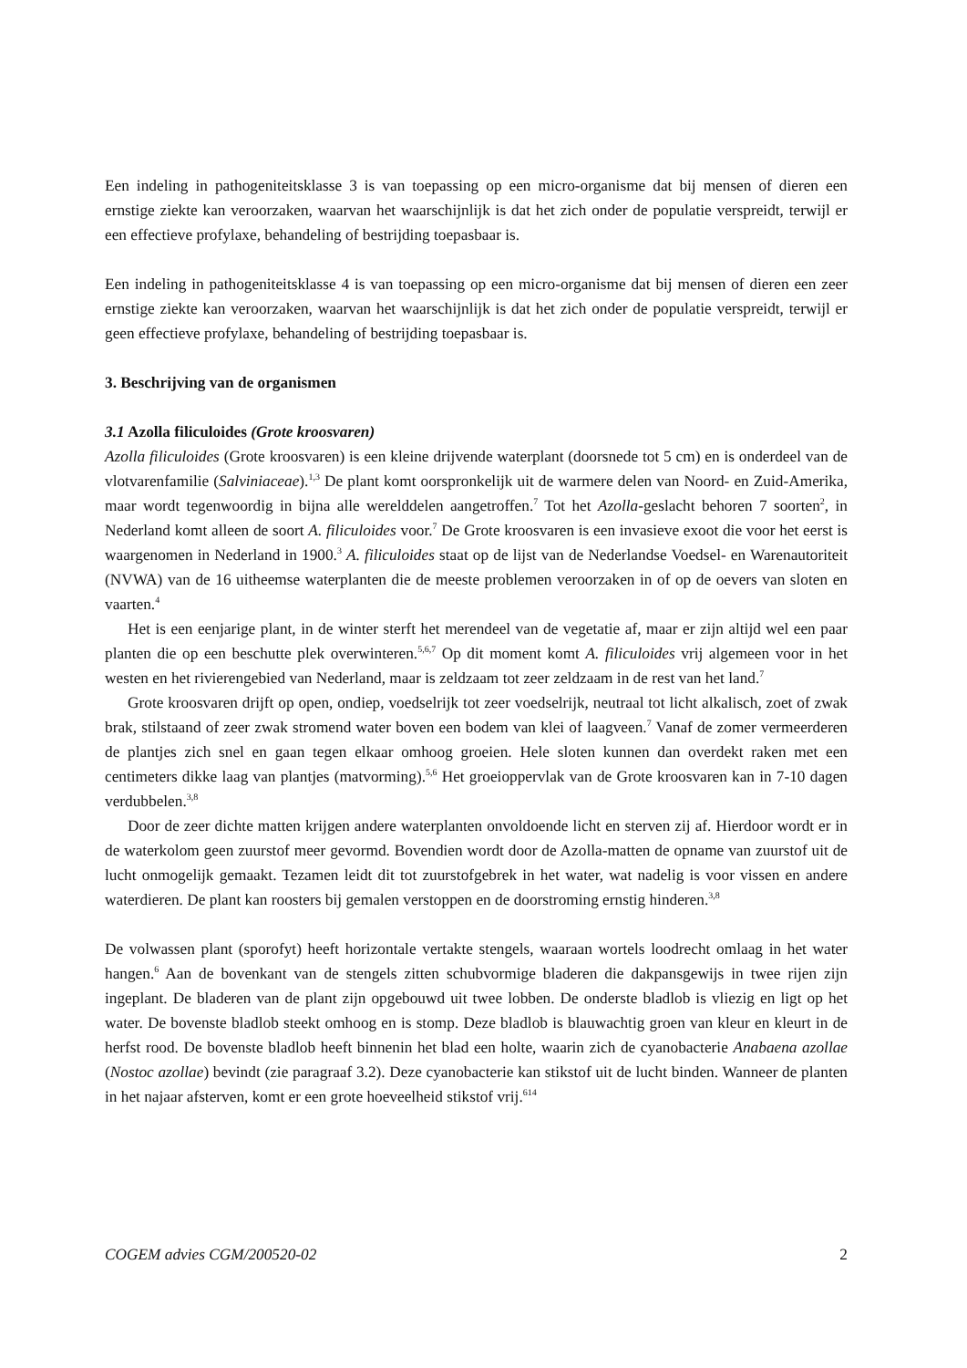Een indeling in pathogeniteitsklasse 3 is van toepassing op een micro-organisme dat bij mensen of dieren een ernstige ziekte kan veroorzaken, waarvan het waarschijnlijk is dat het zich onder de populatie verspreidt, terwijl er een effectieve profylaxe, behandeling of bestrijding toepasbaar is.
Een indeling in pathogeniteitsklasse 4 is van toepassing op een micro-organisme dat bij mensen of dieren een zeer ernstige ziekte kan veroorzaken, waarvan het waarschijnlijk is dat het zich onder de populatie verspreidt, terwijl er geen effectieve profylaxe, behandeling of bestrijding toepasbaar is.
3. Beschrijving van de organismen
3.1 Azolla filiculoides (Grote kroosvaren)
Azolla filiculoides (Grote kroosvaren) is een kleine drijvende waterplant (doorsnede tot 5 cm) en is onderdeel van de vlotvarenfamilie (Salviniaceae).<sup>1,3</sup> De plant komt oorspronkelijk uit de warmere delen van Noord- en Zuid-Amerika, maar wordt tegenwoordig in bijna alle werelddelen aangetroffen.<sup>7</sup> Tot het Azolla-geslacht behoren 7 soorten<sup>2</sup>, in Nederland komt alleen de soort A. filiculoides voor.<sup>7</sup> De Grote kroosvaren is een invasieve exoot die voor het eerst is waargenomen in Nederland in 1900.<sup>3</sup> A. filiculoides staat op de lijst van de Nederlandse Voedsel- en Warenautoriteit (NVWA) van de 16 uitheemse waterplanten die de meeste problemen veroorzaken in of op de oevers van sloten en vaarten.<sup>4</sup>
Het is een eenjarige plant, in de winter sterft het merendeel van de vegetatie af, maar er zijn altijd wel een paar planten die op een beschutte plek overwinteren.<sup>5,6,7</sup> Op dit moment komt A. filiculoides vrij algemeen voor in het westen en het rivierengebied van Nederland, maar is zeldzaam tot zeer zeldzaam in de rest van het land.<sup>7</sup>
Grote kroosvaren drijft op open, ondiep, voedselrijk tot zeer voedselrijk, neutraal tot licht alkalisch, zoet of zwak brak, stilstaand of zeer zwak stromend water boven een bodem van klei of laagveen.<sup>7</sup> Vanaf de zomer vermeerderen de plantjes zich snel en gaan tegen elkaar omhoog groeien. Hele sloten kunnen dan overdekt raken met een centimeters dikke laag van plantjes (matvorming).<sup>5,6</sup> Het groeioppervlak van de Grote kroosvaren kan in 7-10 dagen verdubbelen.<sup>3,8</sup>
Door de zeer dichte matten krijgen andere waterplanten onvoldoende licht en sterven zij af. Hierdoor wordt er in de waterkolom geen zuurstof meer gevormd. Bovendien wordt door de Azolla-matten de opname van zuurstof uit de lucht onmogelijk gemaakt. Tezamen leidt dit tot zuurstofgebrek in het water, wat nadelig is voor vissen en andere waterdieren. De plant kan roosters bij gemalen verstoppen en de doorstroming ernstig hinderen.<sup>3,8</sup>
De volwassen plant (sporofyt) heeft horizontale vertakte stengels, waaraan wortels loodrecht omlaag in het water hangen.<sup>6</sup> Aan de bovenkant van de stengels zitten schubvormige bladeren die dakpansgewijs in twee rijen zijn ingeplant. De bladeren van de plant zijn opgebouwd uit twee lobben. De onderste bladlob is vliezig en ligt op het water. De bovenste bladlob steekt omhoog en is stomp. Deze bladlob is blauwachtig groen van kleur en kleurt in de herfst rood. De bovenste bladlob heeft binnenin het blad een holte, waarin zich de cyanobacterie Anabaena azollae (Nostoc azollae) bevindt (zie paragraaf 3.2). Deze cyanobacterie kan stikstof uit de lucht binden. Wanneer de planten in het najaar afsterven, komt er een grote hoeveelheid stikstof vrij.<sup>614</sup>
COGEM advies CGM/200520-02 2